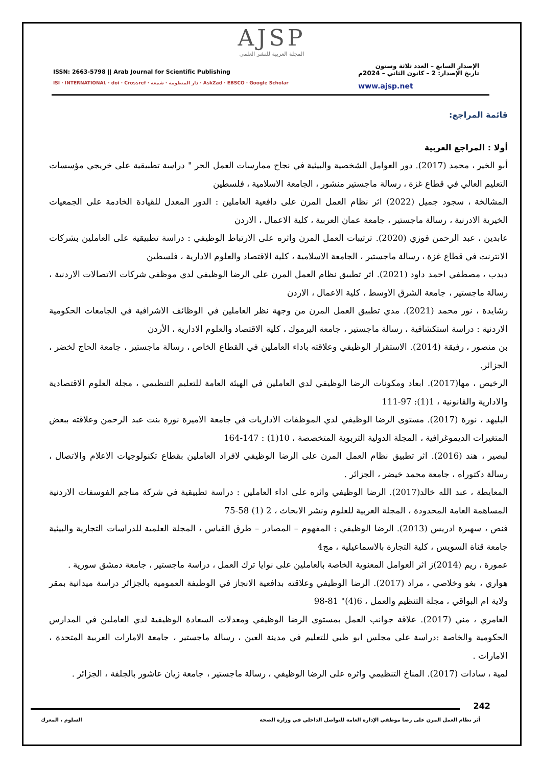AJSP
المجلة العربية للنشر العلمي
ISSN: 2663-5798 || Arab Journal for Scientific Publishing
ISI · INTERNATIONAL · doi · Crossref · دار المنظومة · شمعة · AskZad · EBSCO · Google Scholar
الإصدار السابع – العدد ثلاثة وستون
تاريخ الإصدار: 2 – كانون الثاني – 2024م
www.ajsp.net
قائمة المراجع:
أولا : المراجع العربية
أبو الخير ، محمد (2017). دور العوامل الشخصية والبيئية في نجاح ممارسات العمل الحر " دراسة تطبيقية على خريجي مؤسسات التعليم العالي في قطاع غزة ، رسالة ماجستير منشور ، الجامعة الاسلامية ، فلسطين
المشالخة ، سجود جميل (2022) اثر نظام العمل المرن على دافعية العاملين : الدور المعدل للقيادة الخادمة على الجمعيات الخيرية الادرنية ، رسالة ماجستير ، جامعة عمان العربية ، كلية الاعمال ، الاردن
عابدين ، عبد الرحمن فوزي (2020). ترتيبات العمل المرن واثره على الارتباط الوظيفي : دراسة تطبيقية على العاملين بشركات الانترنت في قطاع غزة ، رسالة ماجستير ، الجامعة الاسلامية ، كلية الاقتصاد والعلوم الادارية ، فلسطين
دبدب ، مصطفي احمد داود (2021). اثر تطبيق نظام العمل المرن على الرضا الوظيفي لدي موظفي شركات الاتصالات الاردنية ، رسالة ماجستير ، جامعة الشرق الاوسط ، كلية الاعمال ، الاردن
رشايدة ، نور محمد (2021). مدي تطبيق العمل المرن من وجهة نظر العاملين في الوظائف الاشرافية في الجامعات الحكومية الاردنية : دراسة استكشافية ، رسالة ماجستير ، جامعة اليرموك ، كلية الاقتصاد والعلوم الادارية ، الأردن
بن منصور ، رفيقة (2014). الاستقرار الوظيفي وعلاقته باداء العاملين في القطاع الخاص ، رسالة ماجستير ، جامعة الحاج لخضر ، الجزائر.
الرخيص ، مها(2017). ابعاد ومكونات الرضا الوظيفي لدي العاملين في الهيئة العامة للتعليم التنظيمي ، مجلة العلوم الاقتصادية والادارية والقانونية ، 1(1): 97-111
البليهد ، نورة (2017). مستوى الرضا الوظيفي لدي الموظفات الاداريات في جامعة الاميرة نورة بنت عبد الرحمن وعلاقته ببعض المتغيرات الديموغرافية ، المجلة الدولية التربوية المتخصصة ، 10(1) : 147-164
لبصير ، هند (2016). اثر تطبيق نظام العمل المرن على الرضا الوظيفي لافراد العاملين بقطاع تكنولوجيات الاعلام والاتصال ، رسالة دكتوراه ، جامعة محمد خيضر ، الجزائر .
المعايطة ، عبد الله خالد(2017). الرضا الوظيفي واثره على اداء العاملين : دراسة تطبيقية في شركة مناجم الفوسفات الاردنية المساهمة العامة المحدودة ، المجلة العربية للعلوم ونشر الابحاث ، 2 (1) 58-75
فنص ، سهيرة ادريس (2013). الرضا الوظيفي : المفهوم – المصادر – طرق القياس ، المجلة العلمية للدراسات التجارية والبيئية جامعة قناة السويس ، كلية التجارة بالاسماعيلية ، مج4
عمورة ، ريم (2014)ز اثر العوامل المعنوية الخاصة بالعاملين على نوايا ترك العمل ، دراسة ماجستير ، جامعة دمشق سورية .
هواري ، بغو وخلاصي ، مراد (2017). الرضا الوظيفي وعلاقته بدافعية الانجاز في الوظيفة العمومية بالجزائر دراسة ميدانية بمقر ولاية ام البواقي ، مجلة التنظيم والعمل ، 6(4)" 81-98
العامري ، مني (2017). علاقة جوانب العمل بمستوى الرضا الوظيفي ومعدلات السعادة الوظيفية لدي العاملين في المدارس الحكومية والخاصة :دراسة على مجلس ابو ظبي للتعليم في مدينة العين ، رسالة ماجستير ، جامعة الامارات العربية المتحدة ، الامارات .
لمية ، سادات (2017). المناخ التنظيمي واثره على الرضا الوظيفي ، رسالة ماجستير ، جامعة زيان عاشور بالجلفة ، الجزائر .
242
أثر نظام العمل المرن على رضا موظفي الإدارة العامة للتواصل الداخلي في وزارة الصحة السلوم ، المعرك